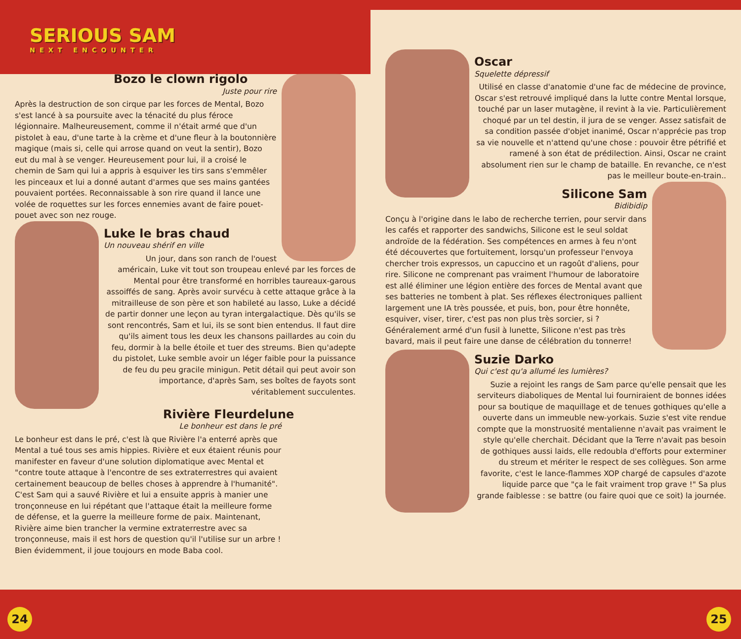SERIOUS SAM
NEXT ENCOUNTER
Bozo le clown rigolo
Juste pour rire
Après la destruction de son cirque par les forces de Mental, Bozo s'est lancé à sa poursuite avec la ténacité du plus féroce légionnaire. Malheureusement, comme il n'était armé que d'un pistolet à eau, d'une tarte à la crème et d'une fleur à la boutonnière magique (mais si, celle qui arrose quand on veut la sentir), Bozo eut du mal à se venger. Heureusement pour lui, il a croisé le chemin de Sam qui lui a appris à esquiver les tirs sans s'emmêler les pinceaux et lui a donné autant d'armes que ses mains gantées pouvaient portées. Reconnaissable à son rire quand il lance une volée de roquettes sur les forces ennemies avant de faire pouet-pouet avec son nez rouge.
Luke le bras chaud
Un nouveau shérif en ville
Un jour, dans son ranch de l'ouest américain, Luke vit tout son troupeau enlevé par les forces de Mental pour être transformé en horribles taureaux-garous assoiffés de sang. Après avoir survécu à cette attaque grâce à la mitrailleuse de son père et son habileté au lasso, Luke a décidé de partir donner une leçon au tyran intergalactique. Dès qu'ils se sont rencontrés, Sam et lui, ils se sont bien entendus. Il faut dire qu'ils aiment tous les deux les chansons paillardes au coin du feu, dormir à la belle étoile et tuer des streums. Bien qu'adepte du pistolet, Luke semble avoir un léger faible pour la puissance de feu du peu gracile minigun. Petit détail qui peut avoir son importance, d'après Sam, ses boîtes de fayots sont véritablement succulentes.
Rivière Fleurdelune
Le bonheur est dans le pré
Le bonheur est dans le pré, c'est là que Rivière l'a enterré après que Mental a tué tous ses amis hippies. Rivière et eux étaient réunis pour manifester en faveur d'une solution diplomatique avec Mental et "contre toute attaque à l'encontre de ses extraterrestres qui avaient certainement beaucoup de belles choses à apprendre à l'humanité". C'est Sam qui a sauvé Rivière et lui a ensuite appris à manier une tronçonneuse en lui répétant que l'attaque était la meilleure forme de défense, et la guerre la meilleure forme de paix. Maintenant, Rivière aime bien trancher la vermine extraterrestre avec sa tronçonneuse, mais il est hors de question qu'il l'utilise sur un arbre ! Bien évidemment, il joue toujours en mode Baba cool.
24
Oscar
Squelette dépressif
Utilisé en classe d'anatomie d'une fac de médecine de province, Oscar s'est retrouvé impliqué dans la lutte contre Mental lorsque, touché par un laser mutagène, il revint à la vie. Particulièrement choqué par un tel destin, il jura de se venger. Assez satisfait de sa condition passée d'objet inanimé, Oscar n'apprécie pas trop sa vie nouvelle et n'attend qu'une chose : pouvoir être pétrifié et ramené à son état de prédilection. Ainsi, Oscar ne craint absolument rien sur le champ de bataille. En revanche, ce n'est pas le meilleur boute-en-train..
Silicone Sam
Bidibidip
Conçu à l'origine dans le labo de recherche terrien, pour servir dans les cafés et rapporter des sandwichs, Silicone est le seul soldat androïde de la fédération. Ses compétences en armes à feu n'ont été découvertes que fortuitement, lorsqu'un professeur l'envoya chercher trois expressos, un capuccino et un ragoût d'aliens, pour rire. Silicone ne comprenant pas vraiment l'humour de laboratoire est allé éliminer une légion entière des forces de Mental avant que ses batteries ne tombent à plat. Ses réflexes électroniques pallient largement une IA très poussée, et puis, bon, pour être honnête, esquiver, viser, tirer, c'est pas non plus très sorcier, si ? Généralement armé d'un fusil à lunette, Silicone n'est pas très bavard, mais il peut faire une danse de célébration du tonnerre!
Suzie Darko
Qui c'est qu'a allumé les lumières?
Suzie a rejoint les rangs de Sam parce qu'elle pensait que les serviteurs diaboliques de Mental lui fourniraient de bonnes idées pour sa boutique de maquillage et de tenues gothiques qu'elle a ouverte dans un immeuble new-yorkais. Suzie s'est vite rendue compte que la monstruosité mentalienne n'avait pas vraiment le style qu'elle cherchait. Décidant que la Terre n'avait pas besoin de gothiques aussi laids, elle redoubla d'efforts pour exterminer du streum et mériter le respect de ses collègues. Son arme favorite, c'est le lance-flammes XOP chargé de capsules d'azote liquide parce que "ça le fait vraiment trop grave !" Sa plus grande faiblesse : se battre (ou faire quoi que ce soit) la journée.
25